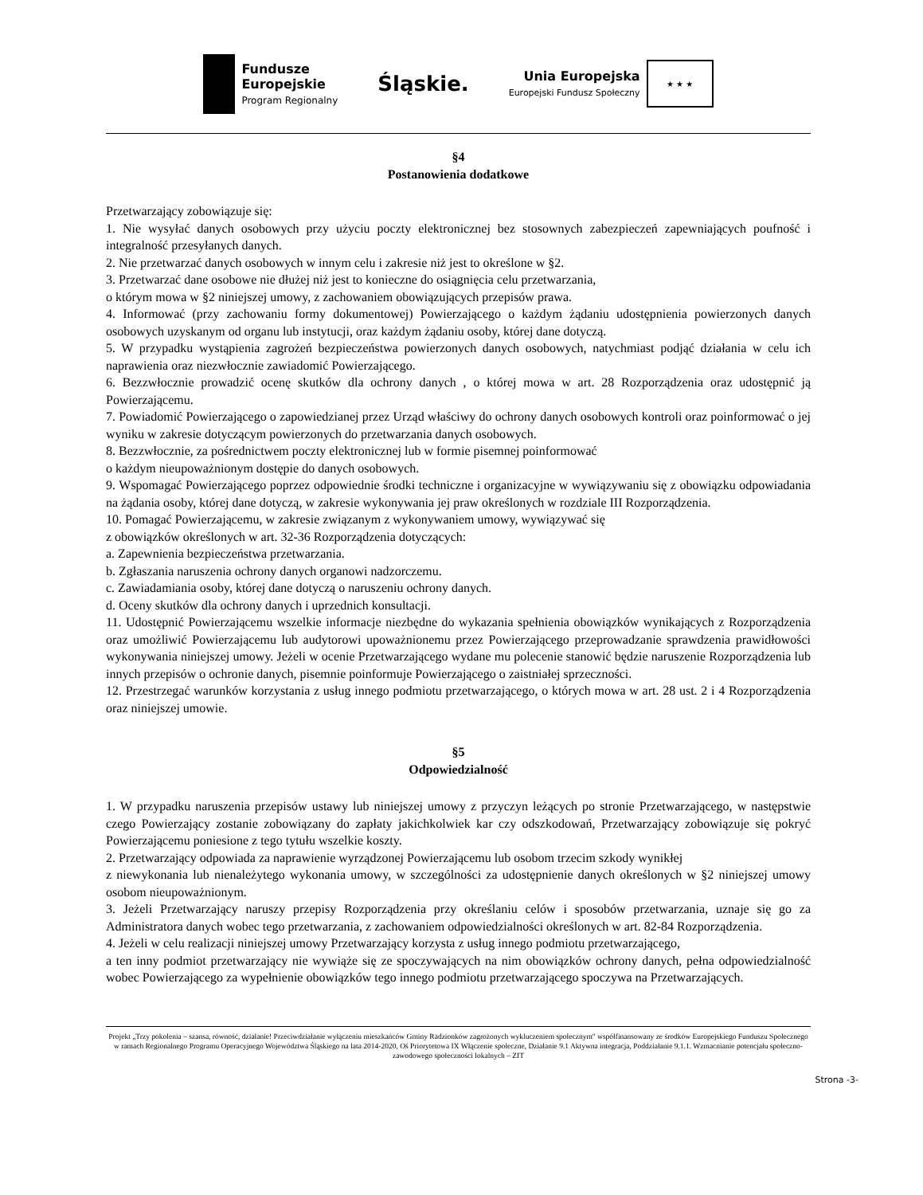Fundusze
Europejskie
Program Regionalny
Śląskie.
Unia Europejska
Europejski Fundusz Społeczny
★ ★ ★
§4
Postanowienia dodatkowe
Przetwarzający zobowiązuje się:
1. Nie wysyłać danych osobowych przy użyciu poczty elektronicznej bez stosownych zabezpieczeń zapewniających poufność i integralność przesyłanych danych.
2. Nie przetwarzać danych osobowych w innym celu i zakresie niż jest to określone w §2.
3. Przetwarzać dane osobowe nie dłużej niż jest to konieczne do osiągnięcia celu przetwarzania,
o którym mowa w §2 niniejszej umowy, z zachowaniem obowiązujących przepisów prawa.
4. Informować (przy zachowaniu formy dokumentowej) Powierzającego o każdym żądaniu udostępnienia powierzonych danych osobowych uzyskanym od organu lub instytucji, oraz każdym żądaniu osoby, której dane dotyczą.
5. W przypadku wystąpienia zagrożeń bezpieczeństwa powierzonych danych osobowych, natychmiast podjąć działania w celu ich naprawienia oraz niezwłocznie zawiadomić Powierzającego.
6. Bezzwłocznie prowadzić ocenę skutków dla ochrony danych , o której mowa w art. 28 Rozporządzenia oraz udostępnić ją Powierzającemu.
7. Powiadomić Powierzającego o zapowiedzianej przez Urząd właściwy do ochrony danych osobowych kontroli oraz poinformować o jej wyniku w zakresie dotyczącym powierzonych do przetwarzania danych osobowych.
8. Bezzwłocznie, za pośrednictwem poczty elektronicznej lub w formie pisemnej poinformować
o każdym nieupoważnionym dostępie do danych osobowych.
9. Wspomagać Powierzającego poprzez odpowiednie środki techniczne i organizacyjne w wywiązywaniu się z obowiązku odpowiadania na żądania osoby, której dane dotyczą, w zakresie wykonywania jej praw określonych w rozdziale III Rozporządzenia.
10. Pomagać Powierzającemu, w zakresie związanym z wykonywaniem umowy, wywiązywać się
z obowiązków określonych w art. 32-36 Rozporządzenia dotyczących:
a. Zapewnienia bezpieczeństwa przetwarzania.
b. Zgłaszania naruszenia ochrony danych organowi nadzorczemu.
c. Zawiadamiania osoby, której dane dotyczą o naruszeniu ochrony danych.
d. Oceny skutków dla ochrony danych i uprzednich konsultacji.
11. Udostępnić Powierzającemu wszelkie informacje niezbędne do wykazania spełnienia obowiązków wynikających z Rozporządzenia oraz umożliwić Powierzającemu lub audytorowi upoważnionemu przez Powierzającego przeprowadzanie sprawdzenia prawidłowości wykonywania niniejszej umowy. Jeżeli w ocenie Przetwarzającego wydane mu polecenie stanowić będzie naruszenie Rozporządzenia lub innych przepisów o ochronie danych, pisemnie poinformuje Powierzającego o zaistniałej sprzeczności.
12. Przestrzegać warunków korzystania z usług innego podmiotu przetwarzającego, o których mowa w art. 28 ust. 2 i 4 Rozporządzenia oraz niniejszej umowie.
§5
Odpowiedzialność
1. W przypadku naruszenia przepisów ustawy lub niniejszej umowy z przyczyn leżących po stronie Przetwarzającego, w następstwie czego Powierzający zostanie zobowiązany do zapłaty jakichkolwiek kar czy odszkodowań, Przetwarzający zobowiązuje się pokryć Powierzającemu poniesione z tego tytułu wszelkie koszty.
2. Przetwarzający odpowiada za naprawienie wyrządzonej Powierzającemu lub osobom trzecim szkody wynikłej
z niewykonania lub nienależytego wykonania umowy, w szczególności za udostępnienie danych określonych w §2 niniejszej umowy osobom nieupoważnionym.
3. Jeżeli Przetwarzający naruszy przepisy Rozporządzenia przy określaniu celów i sposobów przetwarzania, uznaje się go za Administratora danych wobec tego przetwarzania, z zachowaniem odpowiedzialności określonych w art. 82-84 Rozporządzenia.
4. Jeżeli w celu realizacji niniejszej umowy Przetwarzający korzysta z usług innego podmiotu przetwarzającego,
a ten inny podmiot przetwarzający nie wywiąże się ze spoczywających na nim obowiązków ochrony danych, pełna odpowiedzialność wobec Powierzającego za wypełnienie obowiązków tego innego podmiotu przetwarzającego spoczywa na Przetwarzających.
Projekt „Trzy pokolenia – szansa, równość, działanie! Przeciwdziałanie wyłączeniu mieszkańców Gminy Radzionków zagrożonych wykluczeniem społecznym" współfinansowany ze środków Europejskiego Funduszu Społecznego w ramach Regionalnego Programu Operacyjnego Województwa Śląskiego na lata 2014-2020, Oś Priorytetowa IX Włączenie społeczne, Działanie 9.1 Aktywna integracja, Poddziałanie 9.1.1. Wzmacnianie potencjału społeczno-zawodowego społeczności lokalnych – ZIT
Strona -3-